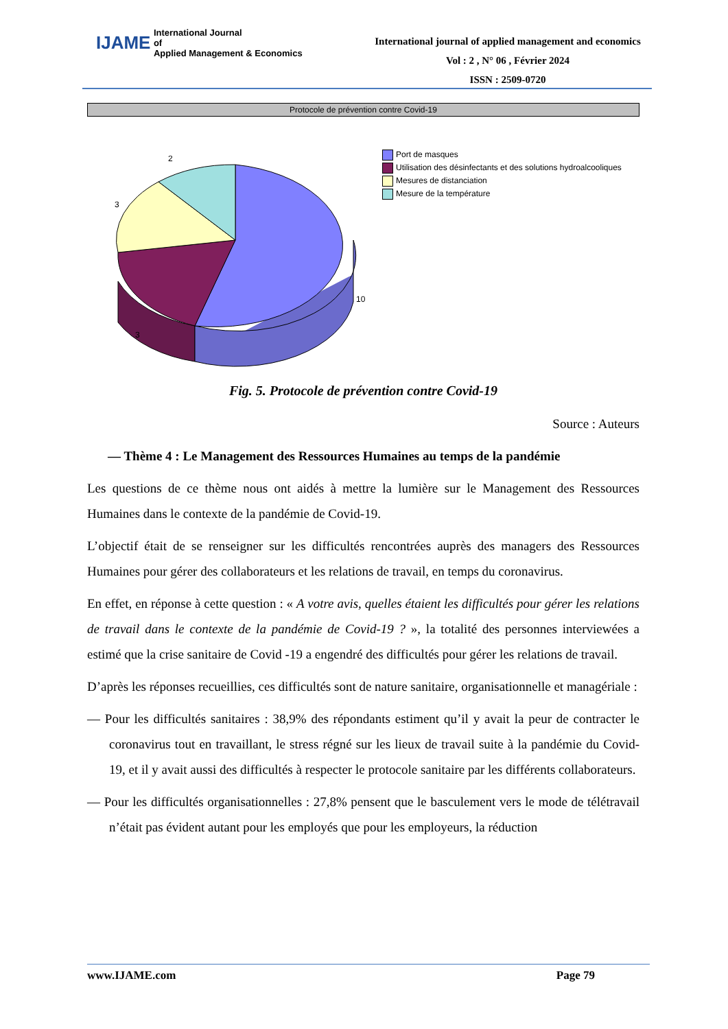IJAME International Journal
of
Applied Management & Economics
International journal of applied management and economics
Vol : 2 , N° 06 , Février 2024
ISSN : 2509-0720
Protocole de prévention contre Covid-19
2
3
10
3
Port de masques
Utilisation des désinfectants et des solutions hydroalcooliques
Mesures de distanciation
Mesure de la température
Fig. 5. Protocole de prévention contre Covid-19
Source : Auteurs
— Thème 4 : Le Management des Ressources Humaines au temps de la pandémie
Les questions de ce thème nous ont aidés à mettre la lumière sur le Management des Ressources Humaines dans le contexte de la pandémie de Covid-19.
L’objectif était de se renseigner sur les difficultés rencontrées auprès des managers des Ressources Humaines pour gérer des collaborateurs et les relations de travail, en temps du coronavirus.
En effet, en réponse à cette question : « A votre avis, quelles étaient les difficultés pour gérer les relations de travail dans le contexte de la pandémie de Covid-19 ? », la totalité des personnes interviewées a estimé que la crise sanitaire de Covid -19 a engendré des difficultés pour gérer les relations de travail.
D’après les réponses recueillies, ces difficultés sont de nature sanitaire, organisationnelle et managériale :
— Pour les difficultés sanitaires : 38,9% des répondants estiment qu’il y avait la peur de contracter le coronavirus tout en travaillant, le stress régné sur les lieux de travail suite à la pandémie du Covid-19, et il y avait aussi des difficultés à respecter le protocole sanitaire par les différents collaborateurs.
— Pour les difficultés organisationnelles : 27,8% pensent que le basculement vers le mode de télétravail n’était pas évident autant pour les employés que pour les employeurs, la réduction
www.IJAME.com Page 79